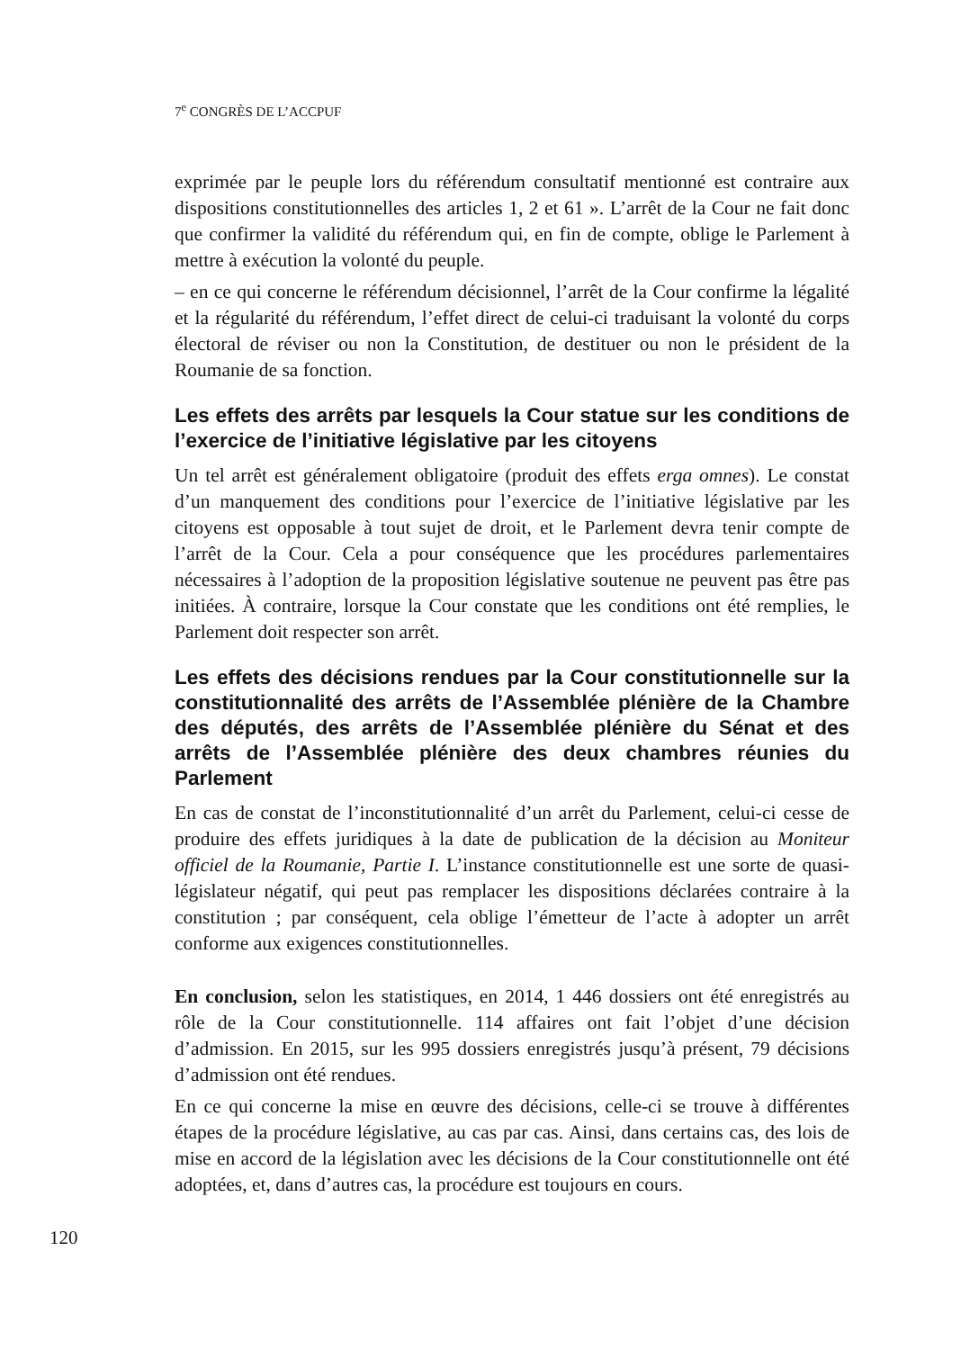7<sup>e</sup> CONGRÈS DE L’ACCPUF
exprimée par le peuple lors du référendum consultatif mentionné est contraire aux dispositions constitutionnelles des articles 1, 2 et 61 ». L’arrêt de la Cour ne fait donc que confirmer la validité du référendum qui, en fin de compte, oblige le Parlement à mettre à exécution la volonté du peuple.
– en ce qui concerne le référendum décisionnel, l’arrêt de la Cour confirme la légalité et la régularité du référendum, l’effet direct de celui-ci traduisant la volonté du corps électoral de réviser ou non la Constitution, de destituer ou non le président de la Roumanie de sa fonction.
Les effets des arrêts par lesquels la Cour statue sur les conditions de l’exercice de l’initiative législative par les citoyens
Un tel arrêt est généralement obligatoire (produit des effets erga omnes). Le constat d’un manquement des conditions pour l’exercice de l’initiative législative par les citoyens est opposable à tout sujet de droit, et le Parlement devra tenir compte de l’arrêt de la Cour. Cela a pour conséquence que les procédures parlementaires nécessaires à l’adoption de la proposition législative soutenue ne peuvent pas être pas initiées. À contraire, lorsque la Cour constate que les conditions ont été remplies, le Parlement doit respecter son arrêt.
Les effets des décisions rendues par la Cour constitutionnelle sur la constitutionnalité des arrêts de l’Assemblée plénière de la Chambre des députés, des arrêts de l’Assemblée plénière du Sénat et des arrêts de l’Assemblée plénière des deux chambres réunies du Parlement
En cas de constat de l’inconstitutionnalité d’un arrêt du Parlement, celui-ci cesse de produire des effets juridiques à la date de publication de la décision au Moniteur officiel de la Roumanie, Partie I. L’instance constitutionnelle est une sorte de quasi-législateur négatif, qui peut pas remplacer les dispositions déclarées contraire à la constitution ; par conséquent, cela oblige l’émetteur de l’acte à adopter un arrêt conforme aux exigences constitutionnelles.
En conclusion, selon les statistiques, en 2014, 1 446 dossiers ont été enregistrés au rôle de la Cour constitutionnelle. 114 affaires ont fait l’objet d’une décision d’admission. En 2015, sur les 995 dossiers enregistrés jusqu’à présent, 79 décisions d’admission ont été rendues.
En ce qui concerne la mise en œuvre des décisions, celle-ci se trouve à différentes étapes de la procédure législative, au cas par cas. Ainsi, dans certains cas, des lois de mise en accord de la législation avec les décisions de la Cour constitutionnelle ont été adoptées, et, dans d’autres cas, la procédure est toujours en cours.
120